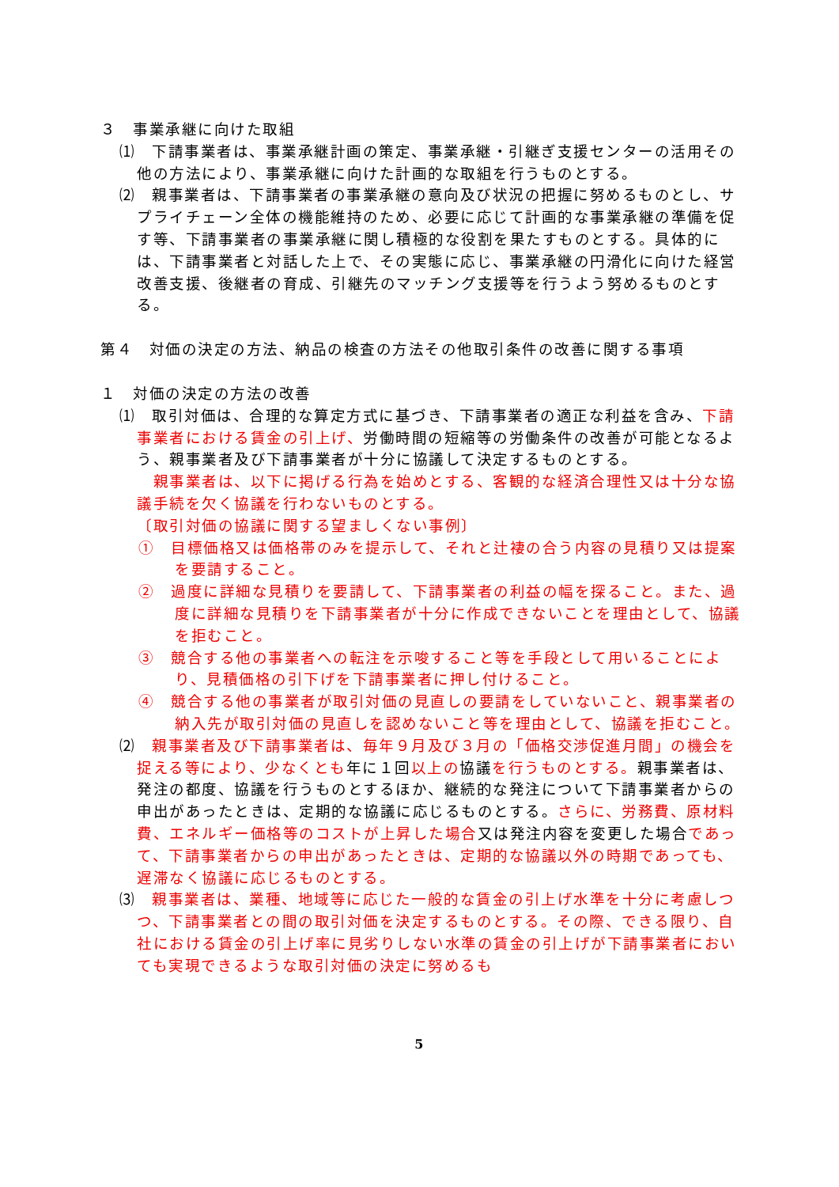３　事業承継に向けた取組
⑴　下請事業者は、事業承継計画の策定、事業承継・引継ぎ支援センターの活用その他の方法により、事業承継に向けた計画的な取組を行うものとする。
⑵　親事業者は、下請事業者の事業承継の意向及び状況の把握に努めるものとし、サプライチェーン全体の機能維持のため、必要に応じて計画的な事業承継の準備を促す等、下請事業者の事業承継に関し積極的な役割を果たすものとする。具体的には、下請事業者と対話した上で、その実態に応じ、事業承継の円滑化に向けた経営改善支援、後継者の育成、引継先のマッチング支援等を行うよう努めるものとする。
第４　対価の決定の方法、納品の検査の方法その他取引条件の改善に関する事項
１　対価の決定の方法の改善
⑴　取引対価は、合理的な算定方式に基づき、下請事業者の適正な利益を含み、下請事業者における賃金の引上げ、労働時間の短縮等の労働条件の改善が可能となるよう、親事業者及び下請事業者が十分に協議して決定するものとする。
　親事業者は、以下に掲げる行為を始めとする、客観的な経済合理性又は十分な協議手続を欠く協議を行わないものとする。
〔取引対価の協議に関する望ましくない事例〕
①　目標価格又は価格帯のみを提示して、それと辻褄の合う内容の見積り又は提案を要請すること。
②　過度に詳細な見積りを要請して、下請事業者の利益の幅を探ること。また、過度に詳細な見積りを下請事業者が十分に作成できないことを理由として、協議を拒むこと。
③　競合する他の事業者への転注を示唆すること等を手段として用いることにより、見積価格の引下げを下請事業者に押し付けること。
④　競合する他の事業者が取引対価の見直しの要請をしていないこと、親事業者の納入先が取引対価の見直しを認めないこと等を理由として、協議を拒むこと。
⑵　親事業者及び下請事業者は、毎年９月及び３月の「価格交渉促進月間」の機会を捉える等により、少なくとも年に１回以上の協議を行うものとする。親事業者は、発注の都度、協議を行うものとするほか、継続的な発注について下請事業者からの申出があったときは、定期的な協議に応じるものとする。さらに、労務費、原材料費、エネルギー価格等のコストが上昇した場合又は発注内容を変更した場合であって、下請事業者からの申出があったときは、定期的な協議以外の時期であっても、遅滞なく協議に応じるものとする。
⑶　親事業者は、業種、地域等に応じた一般的な賃金の引上げ水準を十分に考慮しつつ、下請事業者との間の取引対価を決定するものとする。その際、できる限り、自社における賃金の引上げ率に見劣りしない水準の賃金の引上げが下請事業者においても実現できるような取引対価の決定に努めるも
5